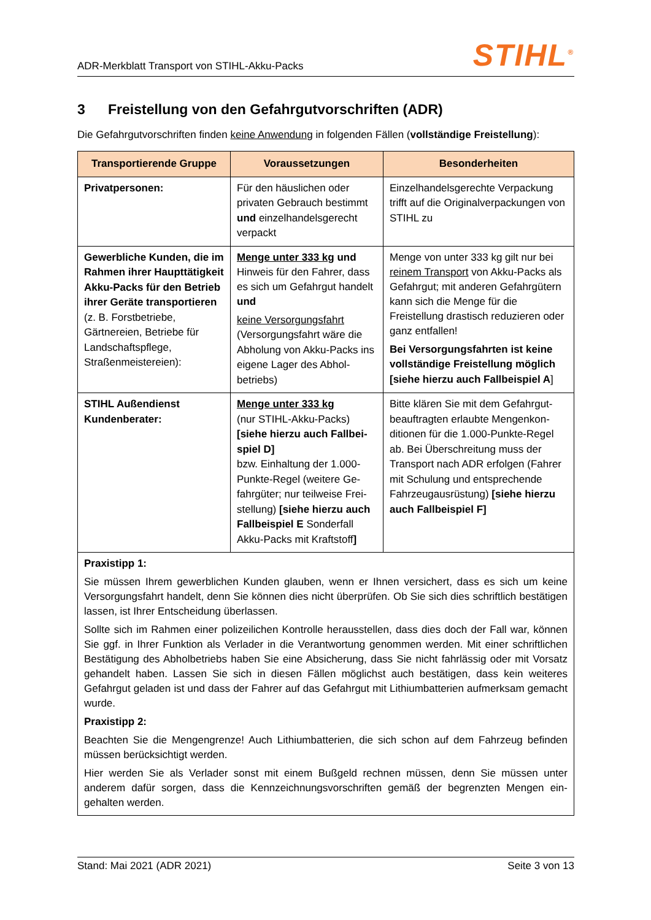ADR-Merkblatt Transport von STIHL-Akku-Packs
STIHL<sup>®</sup>
3 Freistellung von den Gefahrgutvorschriften (ADR)
Die Gefahrgutvorschriften finden keine Anwendung in folgenden Fällen (vollständige Freistellung):
| Transportierende Gruppe | Voraussetzungen | Besonderheiten |
| --- | --- | --- |
| Privatpersonen: | Für den häuslichen oder privaten Gebrauch bestimmt und einzelhandelsgerecht verpackt | Einzelhandelsgerechte Verpackung trifft auf die Originalverpackungen von STIHL zu |
| Gewerbliche Kunden, die im Rahmen ihrer Haupt­tätigkeit Akku-Packs für den Betrieb ihrer Geräte transportieren (z. B. Forst­betriebe, Gärtnereien, Be­triebe für Landschaftspflege, Straßenmeistereien): | Menge unter 333 kg und Hinweis für den Fahrer, dass es sich um Gefahrgut handelt und keine Versorgungsfahrt (Versorgungsfahrt wäre die Abholung von Akku-Packs ins eigene Lager des Abhol­betriebs) | Menge von unter 333 kg gilt nur bei reinem Transport von Akku-Packs als Gefahrgut; mit anderen Gefahr­gütern kann sich die Menge für die Freistellung drastisch reduzieren oder ganz entfallen! Bei Versorgungsfahrten ist keine vollständige Freistellung möglich [siehe hierzu auch Fallbeispiel A ] |
| STIHL Außendienst Kundenberater: | Menge unter 333 kg (nur STIHL-Akku-Packs) [siehe hierzu auch Fallbei­spiel D] bzw. Einhaltung der 1.000-Punkte-Regel (weitere Ge­fahrgüter; nur teilweise Frei­stellung) [siehe hierzu auch Fallbeispiel E Sonderfall Akku-Packs mit Kraftstoff ] | Bitte klären Sie mit dem Gefahrgut­beauftragten erlaubte Mengenkon­ditionen für die 1.000-Punkte-Regel ab. Bei Überschreitung muss der Transport nach ADR erfolgen (Fah­rer mit Schulung und entsprechen­de Fahrzeugausrüstung) [siehe hierzu auch Fallbeispiel F] |
| Praxistipp 1: Sie müssen Ihrem gewerblichen Kunden glauben, wenn er Ihnen versichert, dass es sich um keine Versorgungsfahrt handelt, denn Sie können dies nicht überprüfen. Ob Sie sich dies schriftlich bestä­tigen lassen, ist Ihrer Entscheidung überlassen. Sollte sich im Rahmen einer polizeilichen Kontrolle herausstellen, dass dies doch der Fall war, kön­nen Sie ggf. in Ihrer Funktion als Verlader in die Verantwortung genommen werden. Mit einer schrift­lichen Bestätigung des Abholbetriebs haben Sie eine Absicherung, dass Sie nicht fahrlässig oder mit Vorsatz gehandelt haben. Lassen Sie sich in diesen Fällen möglichst auch bestätigen, dass kein weiteres Gefahrgut geladen ist und dass der Fahrer auf das Gefahrgut mit Lithiumbatterien auf­merksam gemacht wurde. Praxistipp 2: Beachten Sie die Mengengrenze! Auch Lithiumbatterien, die sich schon auf dem Fahrzeug befinden müssen berücksichtigt werden. Hier werden Sie als Verlader sonst mit einem Bußgeld rechnen müssen, denn Sie müssen unter anderem dafür sorgen, dass die Kennzeichnungsvorschriften gemäß der begrenzten Mengen ein­gehalten werden. | | |
Stand: Mai 2021 (ADR 2021) Seite 3 von 13